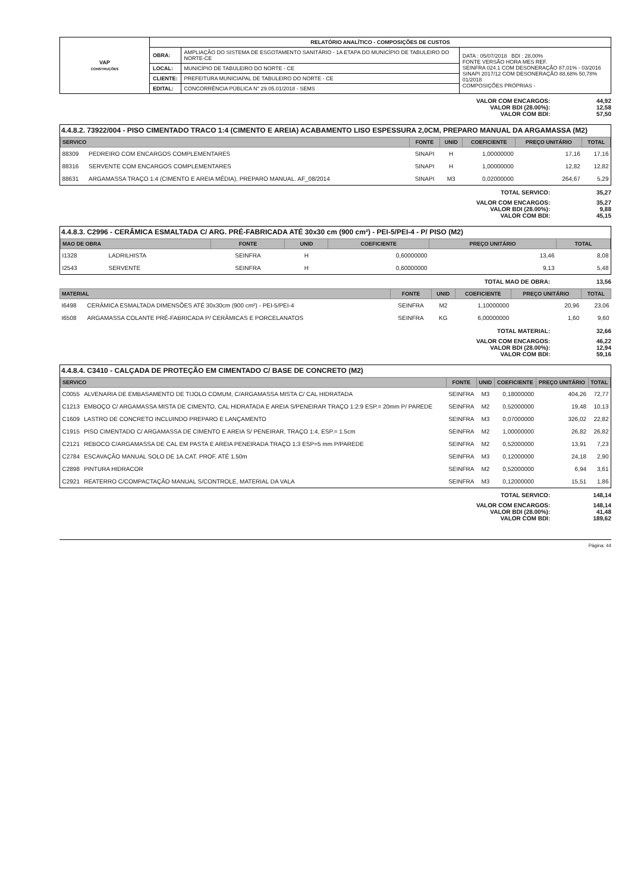| VAP CONSTRUÇÕES | RELATÓRIO ANALÍTICO - COMPOSIÇÕES DE CUSTOS | | |
| | OBRA: | AMPLIAÇÃO DO SISTEMA DE ESGOTAMENTO SANITÁRIO - 1A ETAPA DO MUNICÍPIO DE TABULEIRO DO NORTE-CE | DATA : 05/07/2018 BDI : 28,00% FONTE VERSÃO HORA MES REF. SEINFRA 024.1 COM DESONERAÇÃO 87,01% - 03/2016 SINAPI 2017/12 COM DESONERAÇÃO 88,68% 50,78% 01/2018 COMPOSIÇÕES PRÓPRIAS - |
| | LOCAL: | MUNICÍPIO DE TABULEIRO DO NORTE - CE | |
| | CLIENTE: | PREFEITURA MUNICIAPAL DE TABULEIRO DO NORTE - CE | |
| | EDITAL: | CONCORRÊNCIA PÚBLICA N° 29.05.01/2018 - SEMS | |
VALOR COM ENCARGOS: 44,92
VALOR BDI (28.00%): 12,58
VALOR COM BDI: 57,50
4.4.8.2. 73922/004 - PISO CIMENTADO TRACO 1:4 (CIMENTO E AREIA) ACABAMENTO LISO ESPESSURA 2,0CM, PREPARO MANUAL DA ARGAMASSA (M2)
| SERVICO | | FONTE | UNID | COEFICIENTE | PREÇO UNITÁRIO | TOTAL |
| --- | --- | --- | --- | --- | --- | --- |
| 88309 | PEDREIRO COM ENCARGOS COMPLEMENTARES | SINAPI | H | 1,00000000 | 17,16 | 17,16 |
| 88316 | SERVENTE COM ENCARGOS COMPLEMENTARES | SINAPI | H | 1,00000000 | 12,82 | 12,82 |
| 88631 | ARGAMASSA TRAÇO 1:4 (CIMENTO E AREIA MÉDIA), PREPARO MANUAL. AF_08/2014 | SINAPI | M3 | 0,02000000 | 264,67 | 5,29 |
TOTAL SERVICO: 35,27
VALOR COM ENCARGOS: 35,27
VALOR BDI (28.00%): 9,88
VALOR COM BDI: 45,15
4.4.8.3. C2996 - CERÂMICA ESMALTADA C/ ARG. PRÉ-FABRICADA ATÉ 30x30 cm (900 cm²) - PEI-5/PEI-4 - P/ PISO (M2)
| MAO DE OBRA | | FONTE | UNID | COEFICIENTE | PREÇO UNITÁRIO | TOTAL |
| --- | --- | --- | --- | --- | --- | --- |
| I1328 | LADRILHISTA | SEINFRA | H | 0,60000000 | 13,46 | 8,08 |
| I2543 | SERVENTE | SEINFRA | H | 0,60000000 | 9,13 | 5,48 |
TOTAL MAO DE OBRA: 13,56
| MATERIAL | | FONTE | UNID | COEFICIENTE | PREÇO UNITÁRIO | TOTAL |
| --- | --- | --- | --- | --- | --- | --- |
| I6498 | CERÂMICA ESMALTADA DIMENSÕES ATÉ 30x30cm (900 cm²) - PEI-5/PEI-4 | SEINFRA | M2 | 1,10000000 | 20,96 | 23,06 |
| I6508 | ARGAMASSA COLANTE PRÉ-FABRICADA P/ CERÂMICAS E PORCELANATOS | SEINFRA | KG | 6,00000000 | 1,60 | 9,60 |
TOTAL MATERIAL: 32,66
VALOR COM ENCARGOS: 46,22
VALOR BDI (28.00%): 12,94
VALOR COM BDI: 59,16
4.4.8.4. C3410 - CALÇADA DE PROTEÇÃO EM CIMENTADO C/ BASE DE CONCRETO (M2)
| SERVICO | | FONTE | UNID | COEFICIENTE | PREÇO UNITÁRIO | TOTAL |
| --- | --- | --- | --- | --- | --- | --- |
| C0055 | ALVENARIA DE EMBASAMENTO DE TIJOLO COMUM, C/ARGAMASSA MISTA C/ CAL HIDRATADA | SEINFRA | M3 | 0,18000000 | 404,26 | 72,77 |
| C1213 | EMBOÇO C/ ARGAMASSA MISTA DE CIMENTO, CAL HIDRATADA E AREIA S/PENEIRAR TRAÇO 1:2:9 ESP.= 20mm P/ PAREDE | SEINFRA | M2 | 0,52000000 | 19,48 | 10,13 |
| C1609 | LASTRO DE CONCRETO INCLUINDO PREPARO E LANÇAMENTO | SEINFRA | M3 | 0,07000000 | 326,02 | 22,82 |
| C1915 | PISO CIMENTADO C/ ARGAMASSA DE CIMENTO E AREIA S/ PENEIRAR, TRAÇO 1:4, ESP.= 1.5cm | SEINFRA | M2 | 1,00000000 | 26,82 | 26,82 |
| C2121 | REBOCO C/ARGAMASSA DE CAL EM PASTA E AREIA PENEIRADA TRAÇO 1:3 ESP=5 mm P/PAREDE | SEINFRA | M2 | 0,52000000 | 13,91 | 7,23 |
| C2784 | ESCAVAÇÃO MANUAL SOLO DE 1A.CAT. PROF. ATÉ 1.50m | SEINFRA | M3 | 0,12000000 | 24,18 | 2,90 |
| C2898 | PINTURA HIDRACOR | SEINFRA | M2 | 0,52000000 | 6,94 | 3,61 |
| C2921 | REATERRO C/COMPACTAÇÃO MANUAL S/CONTROLE, MATERIAL DA VALA | SEINFRA | M3 | 0,12000000 | 15,51 | 1,86 |
TOTAL SERVICO: 148,14
VALOR COM ENCARGOS: 148,14
VALOR BDI (28.00%): 41,48
VALOR COM BDI: 189,62
Página: 44